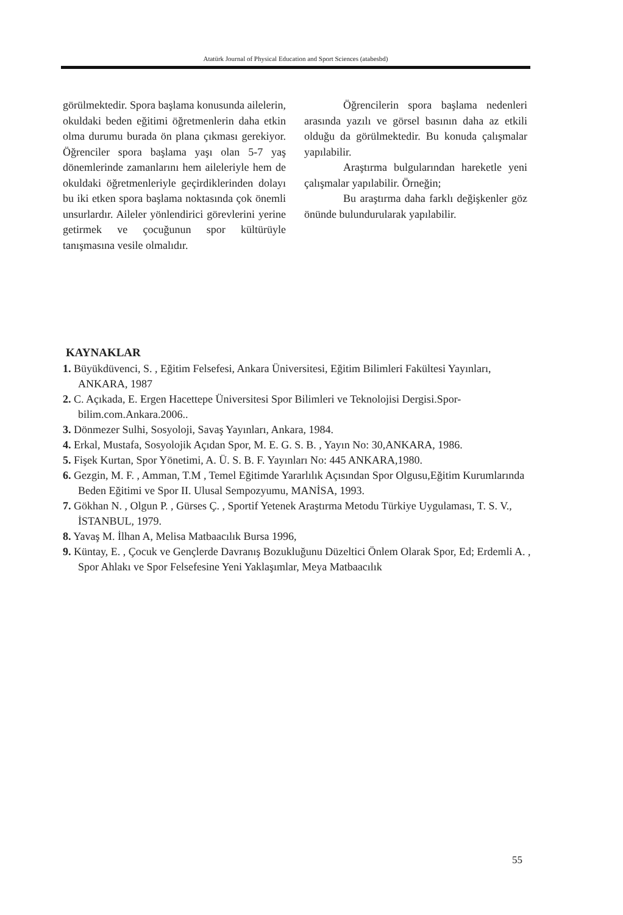Atatürk Journal of Physical Education and Sport Sciences (atabesbd)
görülmektedir. Spora başlama konusunda ailelerin, okuldaki beden eğitimi öğretmenlerin daha etkin olma durumu burada ön plana çıkması gerekiyor. Öğrenciler spora başlama yaşı olan 5-7 yaş dönemlerinde zamanlarını hem aileleriyle hem de okuldaki öğretmenleriyle geçirdiklerinden dolayı bu iki etken spora başlama noktasında çok önemli unsurlardır. Aileler yönlendirici görevlerini yerine getirmek ve çocuğunun spor kültürüyle tanışmasına vesile olmalıdır.
Öğrencilerin spora başlama nedenleri arasında yazılı ve görsel basının daha az etkili olduğu da görülmektedir. Bu konuda çalışmalar yapılabilir.
Araştırma bulgularından hareketle yeni çalışmalar yapılabilir. Örneğin;
Bu araştırma daha farklı değişkenler göz önünde bulundurularak yapılabilir.
KAYNAKLAR
1. Büyükdüvenci, S. , Eğitim Felsefesi, Ankara Üniversitesi, Eğitim Bilimleri Fakültesi Yayınları, ANKARA, 1987
2. C. Açıkada, E. Ergen Hacettepe Üniversitesi Spor Bilimleri ve Teknolojisi Dergisi.Spor-bilim.com.Ankara.2006..
3. Dönmezer Sulhi, Sosyoloji, Savaş Yayınları, Ankara, 1984.
4. Erkal, Mustafa, Sosyolojik Açıdan Spor, M. E. G. S. B. , Yayın No: 30,ANKARA, 1986.
5. Fişek Kurtan, Spor Yönetimi, A. Ü. S. B. F. Yayınları No: 445 ANKARA,1980.
6. Gezgin, M. F. , Amman, T.M , Temel Eğitimde Yararlılık Açısından Spor Olgusu,Eğitim Kurumlarında Beden Eğitimi ve Spor II. Ulusal Sempozyumu, MANİSA, 1993.
7. Gökhan N. , Olgun P. , Gürses Ç. , Sportif Yetenek Araştırma Metodu Türkiye Uygulaması, T. S. V., İSTANBUL, 1979.
8. Yavaş M. İlhan A, Melisa Matbaacılık Bursa 1996,
9. Küntay, E. , Çocuk ve Gençlerde Davranış Bozukluğunu Düzeltici Önlem Olarak Spor, Ed; Erdemli A. , Spor Ahlakı ve Spor Felsefesine Yeni Yaklaşımlar, Meya Matbaacılık
55